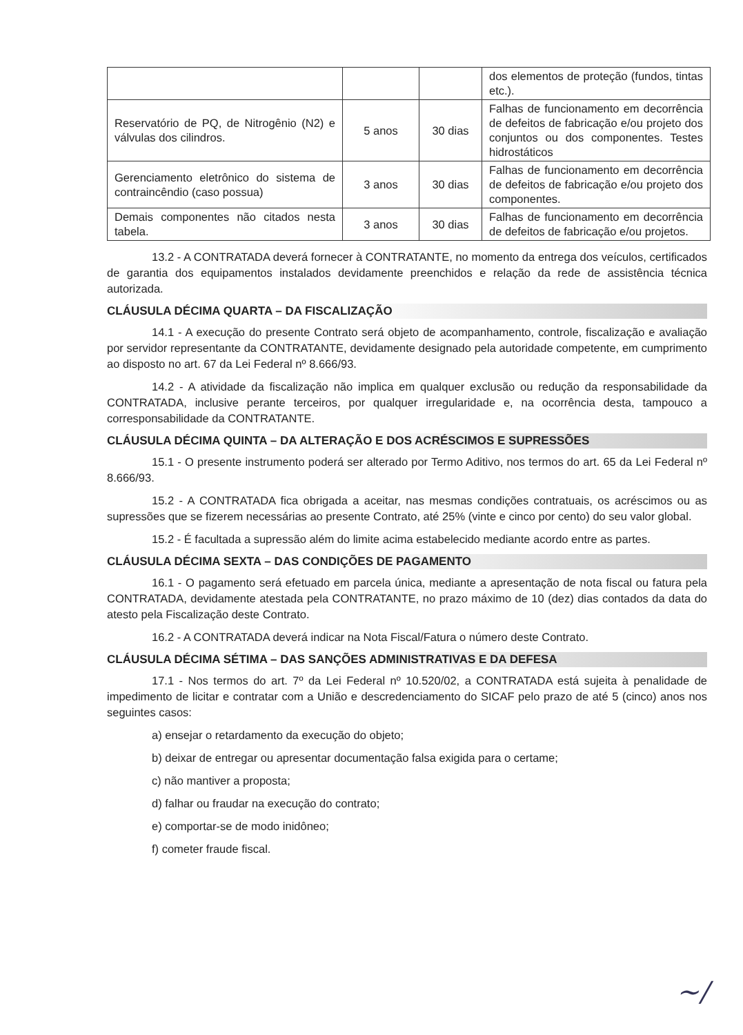| | | | dos elementos de proteção (fundos, tintas etc.). |
| Reservatório de PQ, de Nitrogênio (N2) e válvulas dos cilindros. | 5 anos | 30 dias | Falhas de funcionamento em decorrência de defeitos de fabricação e/ou projeto dos conjuntos ou dos componentes. Testes hidrostáticos |
| Gerenciamento eletrônico do sistema de contraincêndio (caso possua) | 3 anos | 30 dias | Falhas de funcionamento em decorrência de defeitos de fabricação e/ou projeto dos componentes. |
| Demais componentes não citados nesta tabela. | 3 anos | 30 dias | Falhas de funcionamento em decorrência de defeitos de fabricação e/ou projetos. |
13.2 - A CONTRATADA deverá fornecer à CONTRATANTE, no momento da entrega dos veículos, certificados de garantia dos equipamentos instalados devidamente preenchidos e relação da rede de assistência técnica autorizada.
CLÁUSULA DÉCIMA QUARTA – DA FISCALIZAÇÃO
14.1 - A execução do presente Contrato será objeto de acompanhamento, controle, fiscalização e avaliação por servidor representante da CONTRATANTE, devidamente designado pela autoridade competente, em cumprimento ao disposto no art. 67 da Lei Federal nº 8.666/93.
14.2 - A atividade da fiscalização não implica em qualquer exclusão ou redução da responsabilidade da CONTRATADA, inclusive perante terceiros, por qualquer irregularidade e, na ocorrência desta, tampouco a corresponsabilidade da CONTRATANTE.
CLÁUSULA DÉCIMA QUINTA – DA ALTERAÇÃO E DOS ACRÉSCIMOS E SUPRESSÕES
15.1 - O presente instrumento poderá ser alterado por Termo Aditivo, nos termos do art. 65 da Lei Federal nº 8.666/93.
15.2 - A CONTRATADA fica obrigada a aceitar, nas mesmas condições contratuais, os acréscimos ou as supressões que se fizerem necessárias ao presente Contrato, até 25% (vinte e cinco por cento) do seu valor global.
15.2 - É facultada a supressão além do limite acima estabelecido mediante acordo entre as partes.
CLÁUSULA DÉCIMA SEXTA – DAS CONDIÇÕES DE PAGAMENTO
16.1 - O pagamento será efetuado em parcela única, mediante a apresentação de nota fiscal ou fatura pela CONTRATADA, devidamente atestada pela CONTRATANTE, no prazo máximo de 10 (dez) dias contados da data do atesto pela Fiscalização deste Contrato.
16.2 - A CONTRATADA deverá indicar na Nota Fiscal/Fatura o número deste Contrato.
CLÁUSULA DÉCIMA SÉTIMA – DAS SANÇÕES ADMINISTRATIVAS E DA DEFESA
17.1 - Nos termos do art. 7º da Lei Federal nº 10.520/02, a CONTRATADA está sujeita à penalidade de impedimento de licitar e contratar com a União e descredenciamento do SICAF pelo prazo de até 5 (cinco) anos nos seguintes casos:
a) ensejar o retardamento da execução do objeto;
b) deixar de entregar ou apresentar documentação falsa exigida para o certame;
c) não mantiver a proposta;
d) falhar ou fraudar na execução do contrato;
e) comportar-se de modo inidôneo;
f) cometer fraude fiscal.
~/